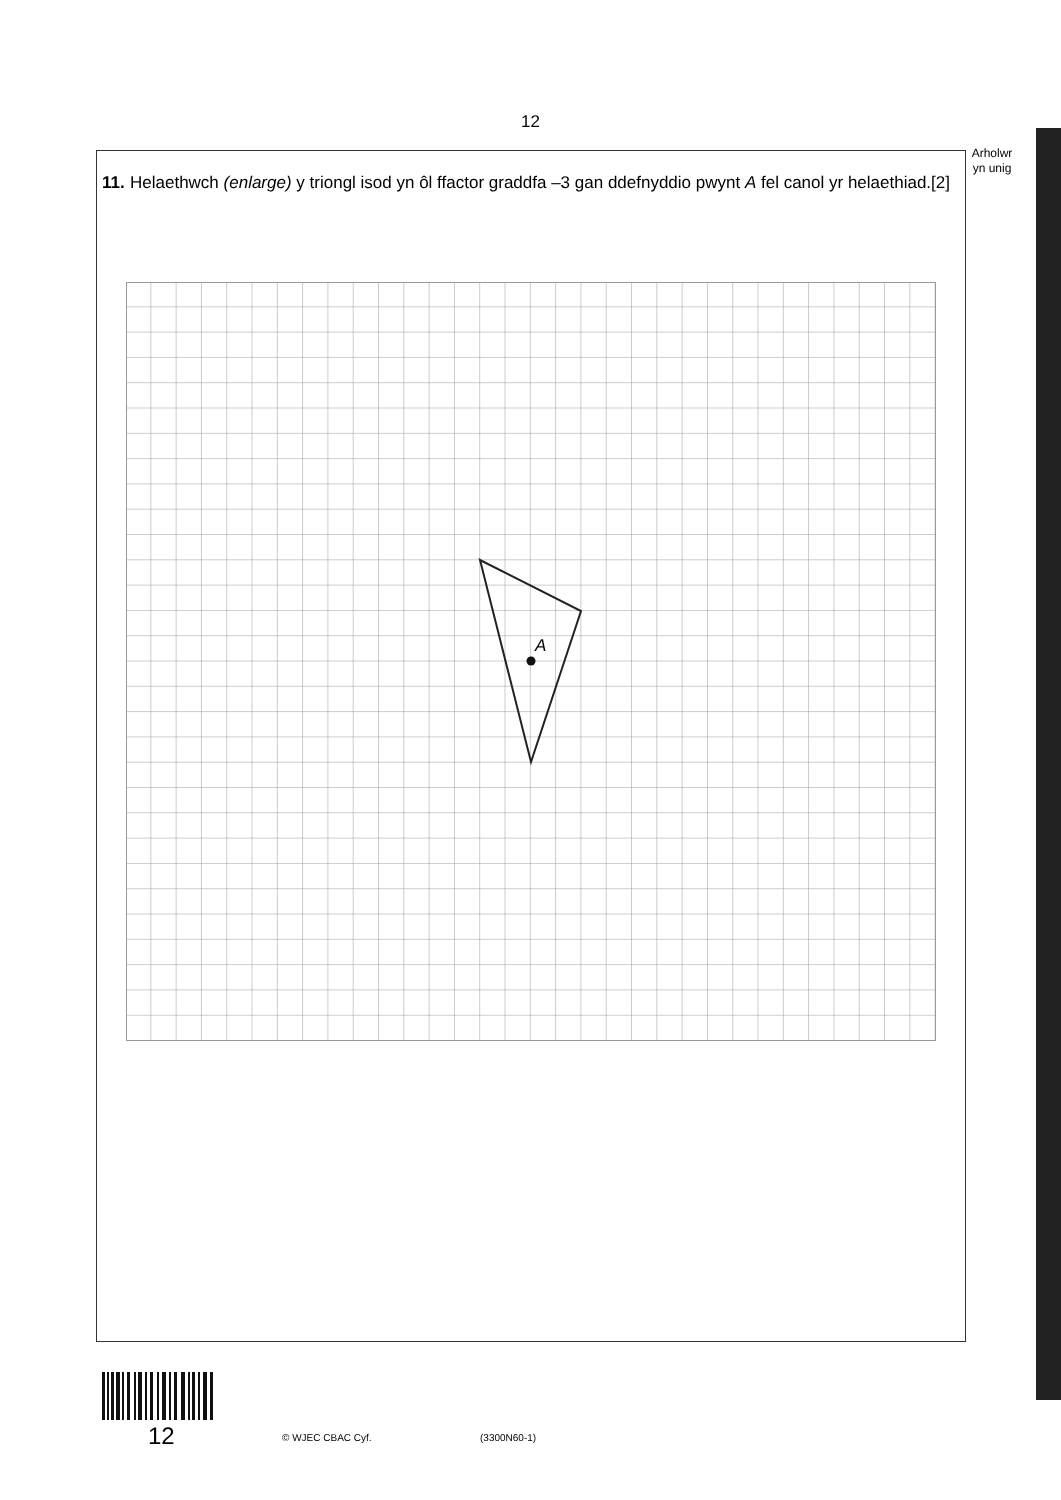12
Arholwr
yn unig
11.
Helaethwch (enlarge) y triongl isod yn ôl ffactor graddfa –3 gan ddefnyddio pwynt A fel canol yr helaethiad. [2]
A
12 © WJEC CBAC Cyf. (3300N60-1)